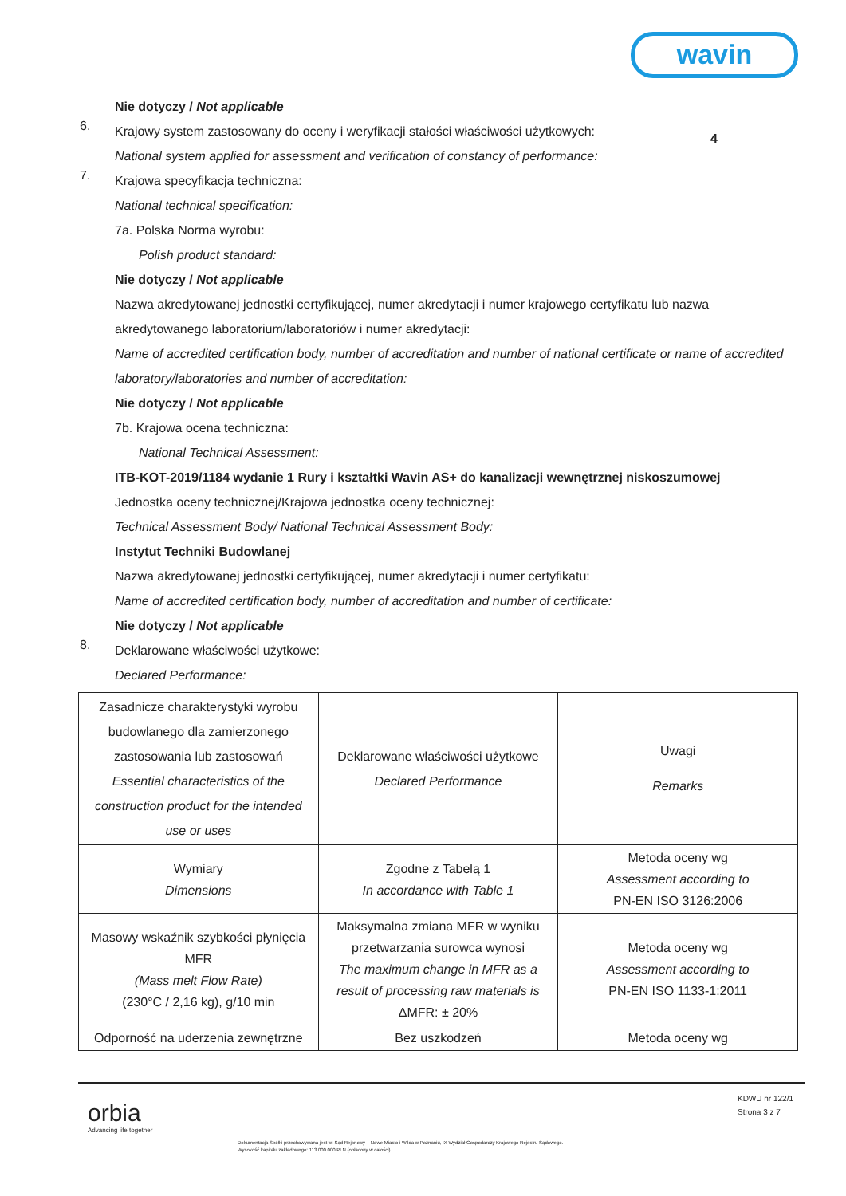wavin
Nie dotyczy / Not applicable
6.
Krajowy system zastosowany do oceny i weryfikacji stałości właściwości użytkowych:
National system applied for assessment and verification of constancy of performance:
4
7.
Krajowa specyfikacja techniczna:
National technical specification:
7a. Polska Norma wyrobu:
Polish product standard:
Nie dotyczy / Not applicable
Nazwa akredytowanej jednostki certyfikującej, numer akredytacji i numer krajowego certyfikatu lub nazwa akredytowanego laboratorium/laboratoriów i numer akredytacji:
Name of accredited certification body, number of accreditation and number of national certificate or name of accredited laboratory/laboratories and number of accreditation:
Nie dotyczy / Not applicable
7b. Krajowa ocena techniczna:
National Technical Assessment:
ITB-KOT-2019/1184 wydanie 1 Rury i kształtki Wavin AS+ do kanalizacji wewnętrznej niskoszumowej
Jednostka oceny technicznej/Krajowa jednostka oceny technicznej:
Technical Assessment Body/ National Technical Assessment Body:
Instytut Techniki Budowlanej
Nazwa akredytowanej jednostki certyfikującej, numer akredytacji i numer certyfikatu:
Name of accredited certification body, number of accreditation and number of certificate:
Nie dotyczy / Not applicable
8.
Deklarowane właściwości użytkowe:
Declared Performance:
| Zasadnicze charakterystyki wyrobu budowlanego dla zamierzonego zastosowania lub zastosowań Essential characteristics of the construction product for the intended use or uses | Deklarowane właściwości użytkowe Declared Performance | Uwagi Remarks |
| Wymiary Dimensions | Zgodne z Tabelą 1 In accordance with Table 1 | Metoda oceny wg Assessment according to PN-EN ISO 3126:2006 |
| Masowy wskaźnik szybkości płynięcia MFR (Mass melt Flow Rate) (230°C / 2,16 kg), g/10 min | Maksymalna zmiana MFR w wyniku przetwarzania surowca wynosi The maximum change in MFR as a result of processing raw materials is ΔMFR: ± 20% | Metoda oceny wg Assessment according to PN-EN ISO 1133-1:2011 |
| Odporność na uderzenia zewnętrzne | Bez uszkodzeń | Metoda oceny wg |
orbia
Advancing life together
KDWU nr 122/1
Strona 3 z 7
Dokumentacja Spółki przechowywana jest w: Sąd Rejonowy – Nowe Miasto i Wilda w Poznaniu, IX Wydział Gospodarczy Krajowego Rejestru Sądowego.
Wysokość kapitału zakładowego: 113 000 000 PLN (opłacony w całości).